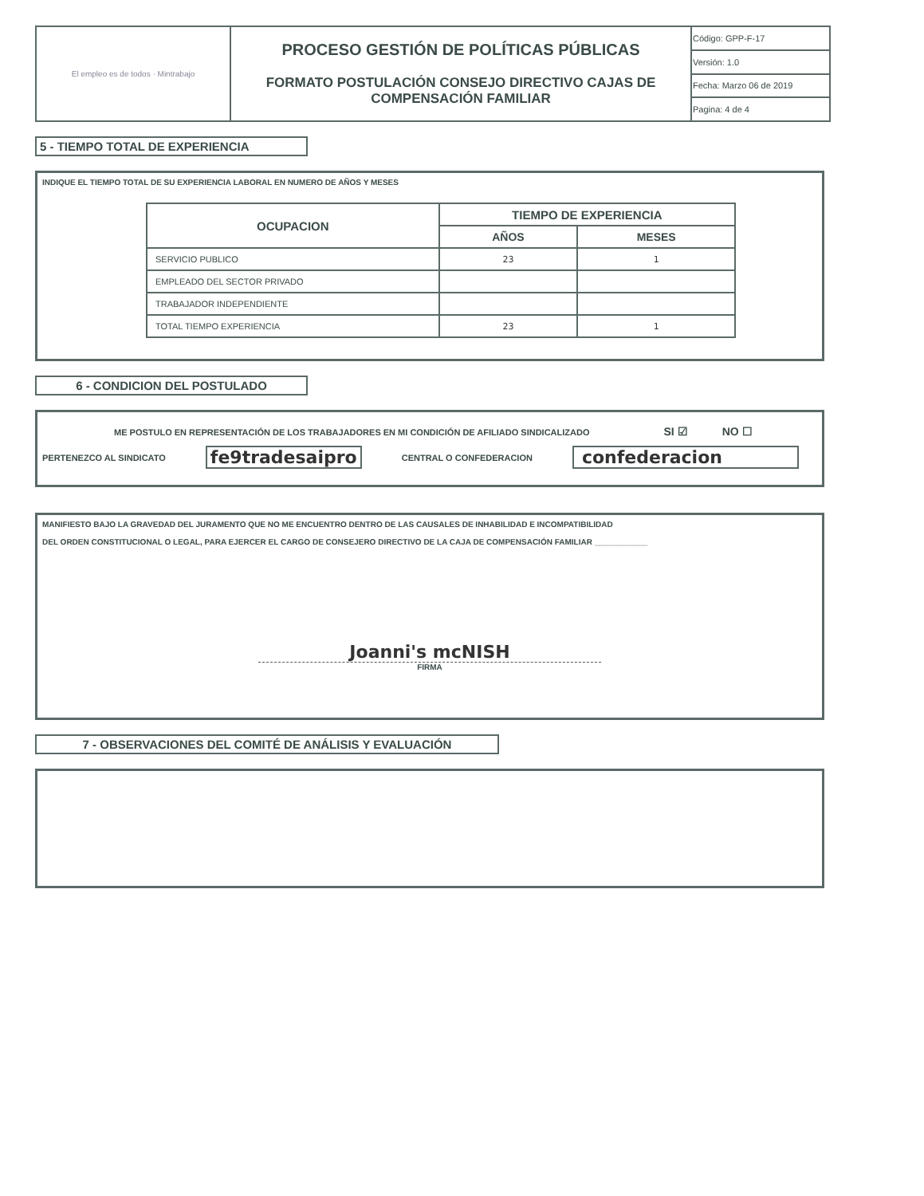| El empleo es de todos · Mintrabajo | PROCESO GESTIÓN DE POLÍTICAS PÚBLICAS FORMATO POSTULACIÓN CONSEJO DIRECTIVO CAJAS DE COMPENSACIÓN FAMILIAR | Código: GPP-F-17 |
| | | Versión: 1.0 |
| | | Fecha: Marzo 06 de 2019 |
| | | Pagina: 4 de 4 |
5 - TIEMPO TOTAL DE EXPERIENCIA
INDIQUE EL TIEMPO TOTAL DE SU EXPERIENCIA LABORAL EN NUMERO DE AÑOS Y MESES
| OCUPACION | TIEMPO DE EXPERIENCIA | |
| --- | --- | --- |
| | AÑOS | MESES |
| SERVICIO PUBLICO | 23 | 1 |
| EMPLEADO DEL SECTOR PRIVADO | | |
| TRABAJADOR INDEPENDIENTE | | |
| TOTAL TIEMPO EXPERIENCIA | 23 | 1 |
6 - CONDICION DEL POSTULADO
ME POSTULO EN REPRESENTACIÓN DE LOS TRABAJADORES EN MI CONDICIÓN DE AFILIADO SINDICALIZADO SI ☑ NO ☐
PERTENEZCO AL SINDICATO fe9tradesaipro CENTRAL O CONFEDERACION confederacion
MANIFIESTO BAJO LA GRAVEDAD DEL JURAMENTO QUE NO ME ENCUENTRO DENTRO DE LAS CAUSALES DE INHABILIDAD E INCOMPATIBILIDAD
DEL ORDEN CONSTITUCIONAL O LEGAL, PARA EJERCER EL CARGO DE CONSEJERO DIRECTIVO DE LA CAJA DE COMPENSACIÓN FAMILIAR ____________
Joanni's mcNISH
FIRMA
7 - OBSERVACIONES DEL COMITÉ DE ANÁLISIS Y EVALUACIÓN